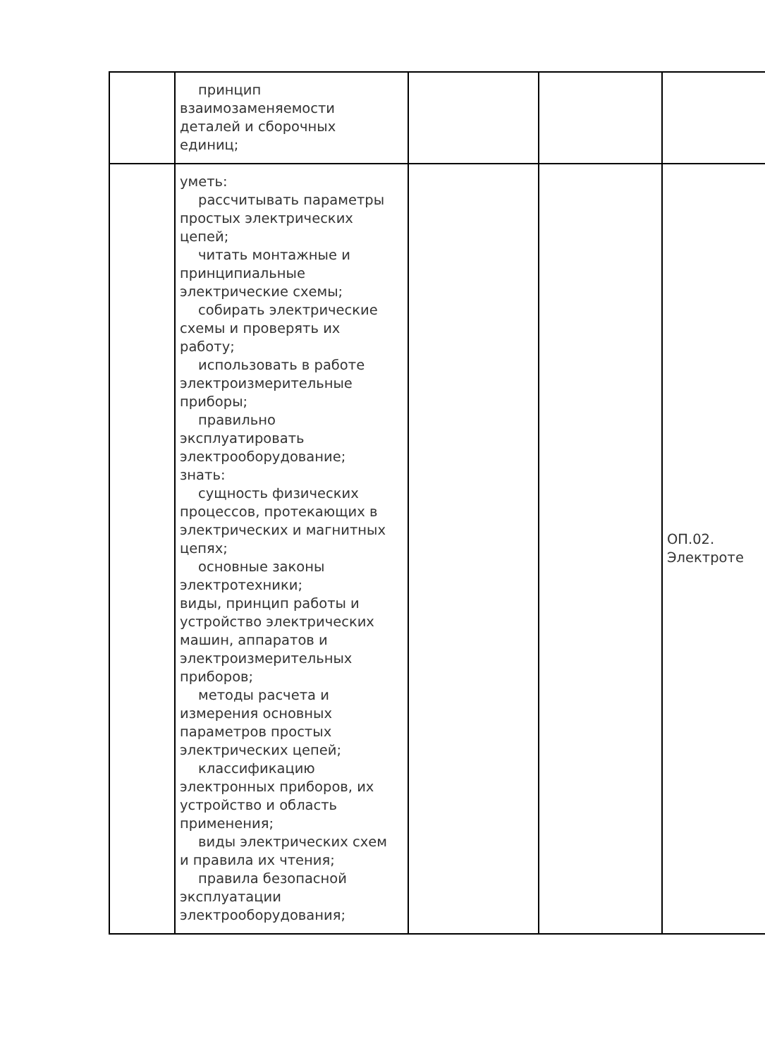| | принцип взаимозаменяемости деталей и сборочных единиц; | | | |
| | уметь: рассчитывать параметры простых электрических цепей; читать монтажные и принципиальные электрические схемы; собирать электрические схемы и проверять их работу; использовать в работе электроизмерительные приборы; правильно эксплуатировать электрооборудование; знать: сущность физических процессов, протекающих в электрических и магнитных цепях; основные законы электротехники; виды, принцип работы и устройство электрических машин, аппаратов и электроизмерительных приборов; методы расчета и измерения основных параметров простых электрических цепей; классификацию электронных приборов, их устройство и область применения; виды электрических схем и правила их чтения; правила безопасной эксплуатации электрооборудования; | | | ОП.02. Электроте |